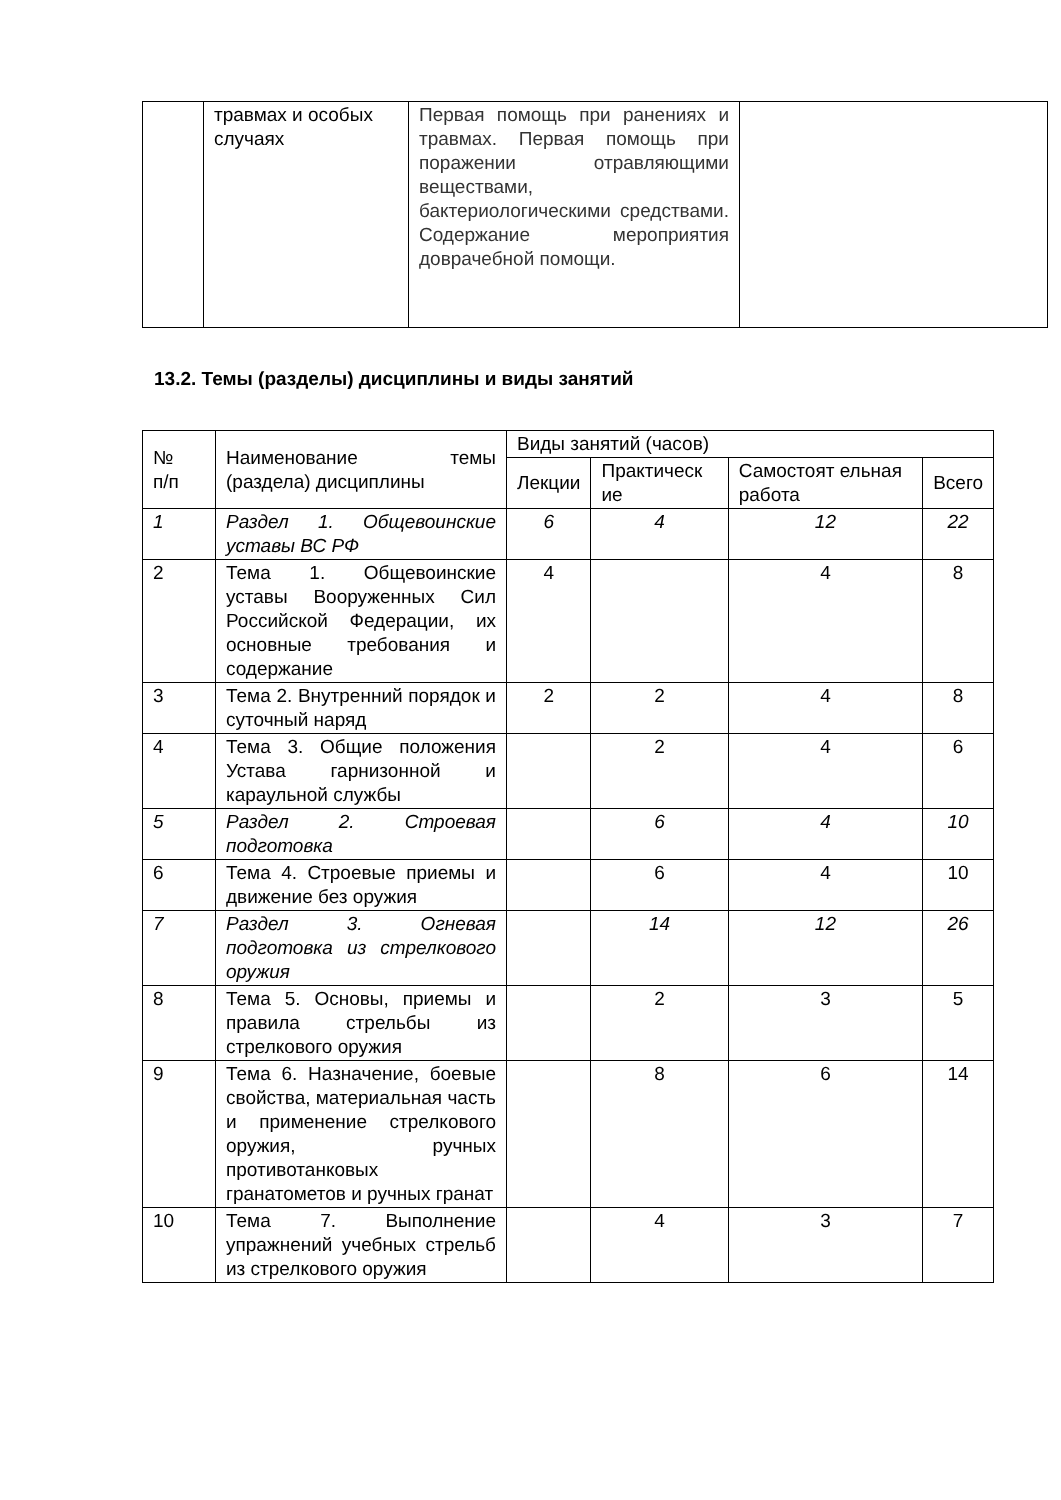| | травмах и особых случаях | Первая помощь при ранениях и травмах. Первая помощь при поражении отравляющими веществами, бактериологическими средствами. Содержание мероприятия доврачебной помощи. | |
13.2. Темы (разделы) дисциплины и виды занятий
| № п/п | Наименование темы (раздела) дисциплины | Виды занятий (часов) | | | |
| | | Лекции | Практическ ие | Самостоят ельная работа | Всего |
| 1 | Раздел 1. Общевоинские уставы ВС РФ | 6 | 4 | 12 | 22 |
| 2 | Тема 1. Общевоинские уставы Вооруженных Сил Российской Федерации, их основные требования и содержание | 4 | | 4 | 8 |
| 3 | Тема 2. Внутренний порядок и суточный наряд | 2 | 2 | 4 | 8 |
| 4 | Тема 3. Общие положения Устава гарнизонной и караульной службы | | 2 | 4 | 6 |
| 5 | Раздел 2. Строевая подготовка | | 6 | 4 | 10 |
| 6 | Тема 4. Строевые приемы и движение без оружия | | 6 | 4 | 10 |
| 7 | Раздел 3. Огневая подготовка из стрелкового оружия | | 14 | 12 | 26 |
| 8 | Тема 5. Основы, приемы и правила стрельбы из стрелкового оружия | | 2 | 3 | 5 |
| 9 | Тема 6. Назначение, боевые свойства, материальная часть и применение стрелкового оружия, ручных противотанковых гранатометов и ручных гранат | | 8 | 6 | 14 |
| 10 | Тема 7. Выполнение упражнений учебных стрельб из стрелкового оружия | | 4 | 3 | 7 |